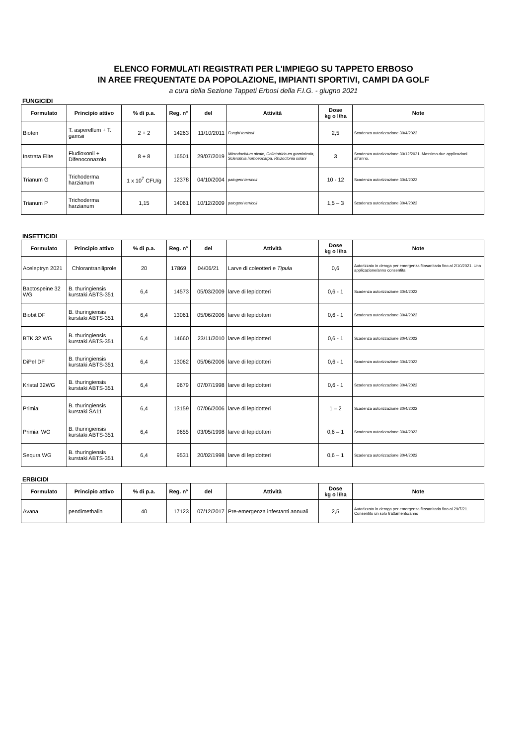ELENCO FORMULATI REGISTRATI PER L'IMPIEGO SU TAPPETO ERBOSO
IN AREE FREQUENTATE DA POPOLAZIONE, IMPIANTI SPORTIVI, CAMPI DA GOLF
a cura della Sezione Tappeti Erbosi della F.I.G. - giugno 2021
FUNGICIDI
| Formulato | Principio attivo | % di p.a. | Reg. n° | del | Attività | Dose kg o l/ha | Note |
| --- | --- | --- | --- | --- | --- | --- | --- |
| Bioten | T. asperellum + T. gamsii | 2 + 2 | 14263 | 11/10/2011 | Funghi terricoli | 2,5 | Scadenza autorizzazione 30/4/2022 |
| Instrata Elite | Fludioxonil + Difenoconazolo | 8 + 8 | 16501 | 29/07/2019 | Microdochium nivale, Colletotrichum graminicola, Sclerotinia homoeocarpa, Rhizoctonia solani | 3 | Scadenza autorizzazione 30/12/2021. Massimo due applicazioni all’anno. |
| Trianum G | Trichoderma harzianum | 1 x 10<sup>7</sup> CFU/g | 12378 | 04/10/2004 | patogeni terricoli | 10 - 12 | Scadenza autorizzazione 30/4/2022 |
| Trianum P | Trichoderma harzianum | 1,15 | 14061 | 10/12/2009 | patogeni terricoli | 1,5 – 3 | Scadenza autorizzazione 30/4/2022 |
INSETTICIDI
| Formulato | Principio attivo | % di p.a. | Reg. n° | del | Attività | Dose kg o l/ha | Note |
| --- | --- | --- | --- | --- | --- | --- | --- |
| Aceleptryn 2021 | Chlorantraniliprole | 20 | 17869 | 04/06/21 | Larve di coleotteri e Tipula | 0,6 | Autorizzato in deroga per emergenza fitosanitaria fino al 2/10/2021. Una applicazione/anno consentita |
| Bactospeine 32 WG | B. thuringiensis kurstaki ABTS-351 | 6,4 | 14573 | 05/03/2009 | larve di lepidotteri | 0,6 - 1 | Scadenza autorizzazione 30/4/2022 |
| Biobit DF | B. thuringiensis kurstaki ABTS-351 | 6,4 | 13061 | 05/06/2006 | larve di lepidotteri | 0,6 - 1 | Scadenza autorizzazione 30/4/2022 |
| BTK 32 WG | B. thuringiensis kurstaki ABTS-351 | 6,4 | 14660 | 23/11/2010 | larve di lepidotteri | 0,6 - 1 | Scadenza autorizzazione 30/4/2022 |
| DiPel DF | B. thuringiensis kurstaki ABTS-351 | 6,4 | 13062 | 05/06/2006 | larve di lepidotteri | 0,6 - 1 | Scadenza autorizzazione 30/4/2022 |
| Kristal 32WG | B. thuringiensis kurstaki ABTS-351 | 6,4 | 9679 | 07/07/1998 | larve di lepidotteri | 0,6 - 1 | Scadenza autorizzazione 30/4/2022 |
| Primial | B. thuringiensis kurstaki SA11 | 6,4 | 13159 | 07/06/2006 | larve di lepidotteri | 1 – 2 | Scadenza autorizzazione 30/4/2022 |
| Primial WG | B. thuringiensis kurstaki ABTS-351 | 6,4 | 9655 | 03/05/1998 | larve di lepidotteri | 0,6 – 1 | Scadenza autorizzazione 30/4/2022 |
| Sequra WG | B. thuringiensis kurstaki ABTS-351 | 6,4 | 9531 | 20/02/1998 | larve di lepidotteri | 0,6 – 1 | Scadenza autorizzazione 30/4/2022 |
ERBICIDI
| Formulato | Principio attivo | % di p.a. | Reg. n° | del | Attività | Dose kg o l/ha | Note |
| --- | --- | --- | --- | --- | --- | --- | --- |
| Avana | pendimethalin | 40 | 17123 | 07/12/2017 | Pre-emergenza infestanti annuali | 2,5 | Autorizzato in deroga per emergenza fitosanitaria fino al 29/7/21. Consentito un solo trattamento/anno |